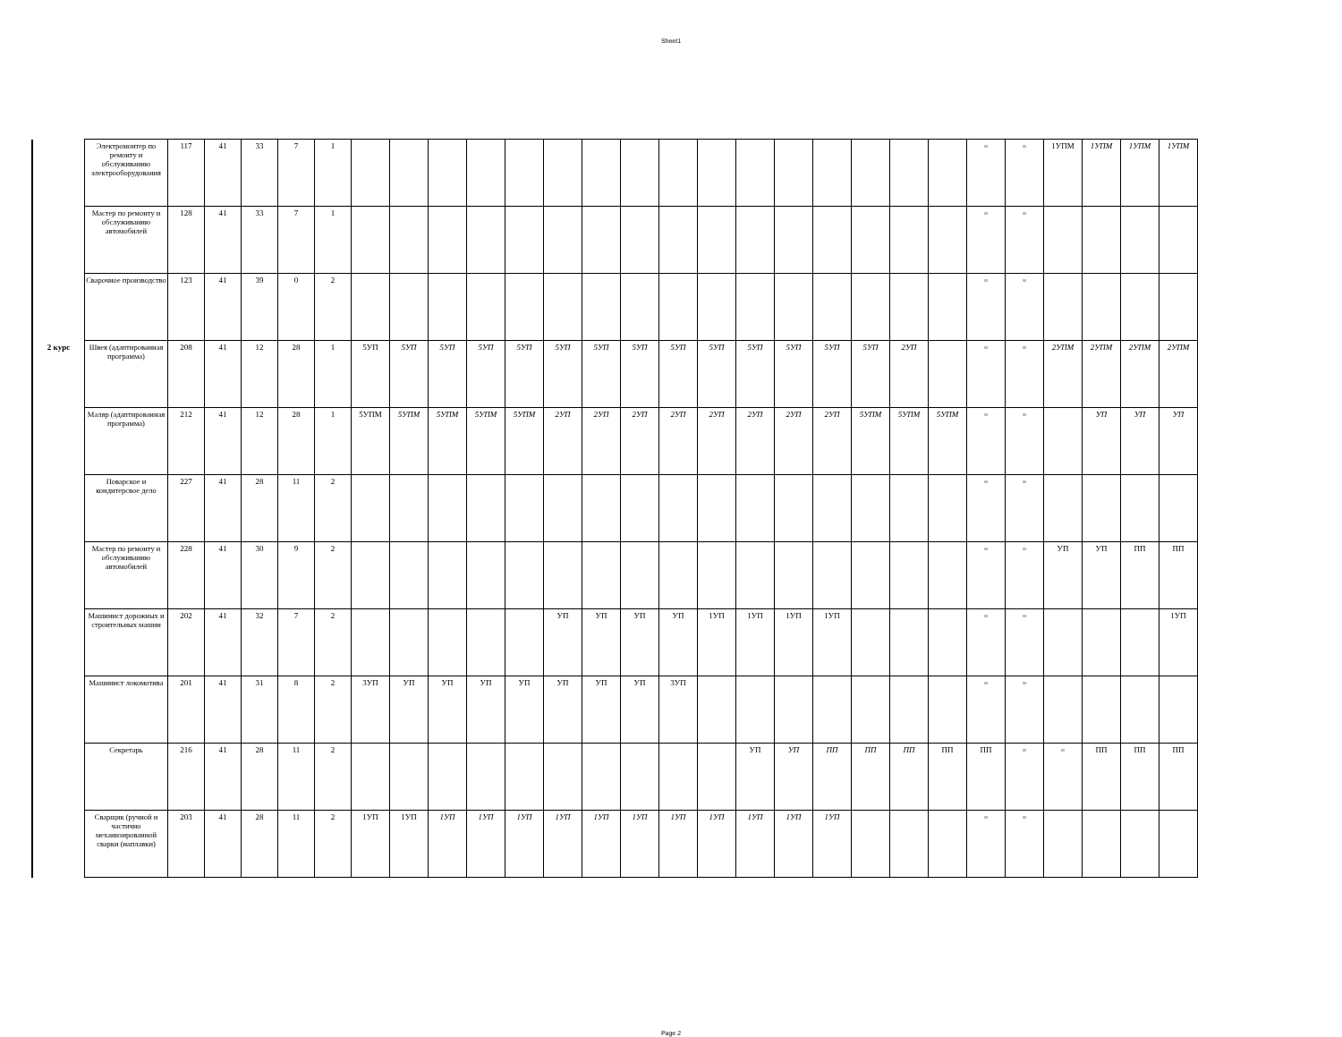Sheet1
| | Электромонтер по ремонту и обслуживанию электрооборудования | 117 | 41 | 33 | 7 | 1 | | | | | | | | | | | | | | | | | = | = | 1УПМ | 1УПМ | 1УПМ | 1УПМ |
| | Мастер по ремонту и обслуживанию автомобилей | 128 | 41 | 33 | 7 | 1 | | | | | | | | | | | | | | | | | = | = | | | | |
| | Сварочное производство | 123 | 41 | 39 | 0 | 2 | | | | | | | | | | | | | | | | | = | = | | | | |
| 2 курс | Швея (адаптированная программа) | 208 | 41 | 12 | 28 | 1 | 5УП | 5УП | 5УП | 5УП | 5УП | 5УП | 5УП | 5УП | 5УП | 5УП | 5УП | 5УП | 5УП | 5УП | 2УП | | = | = | 2УПМ | 2УПМ | 2УПМ | 2УПМ |
| | Маляр (адаптированная программа) | 212 | 41 | 12 | 28 | 1 | 5УПМ | 5УПМ | 5УПМ | 5УПМ | 5УПМ | 2УП | 2УП | 2УП | 2УП | 2УП | 2УП | 2УП | 2УП | 5УПМ | 5УПМ | 5УПМ | = | = | | УП | УП | УП |
| | Поварское и кондитерсвое дело | 227 | 41 | 28 | 11 | 2 | | | | | | | | | | | | | | | | | = | = | | | | |
| | Мастер по ремонту и обслуживанию автомобилей | 228 | 41 | 30 | 9 | 2 | | | | | | | | | | | | | | | | | = | = | УП | УП | ПП | ПП |
| | Машинист дорожных и строительных машин | 202 | 41 | 32 | 7 | 2 | | | | | | УП | УП | УП | УП | 1УП | 1УП | 1УП | 1УП | | | | = | = | | | | 1УП |
| | Машинист локомотива | 201 | 41 | 31 | 8 | 2 | 3УП | УП | УП | УП | УП | УП | УП | УП | 3УП | | | | | | | | = | = | | | | |
| | Секретарь | 216 | 41 | 28 | 11 | 2 | | | | | | | | | | | УП | УП | ПП | ПП | ПП | ПП | ПП | = | = | ПП | ПП | ПП |
| | Сварщик (ручной и частично механизированной сварки (наплавки) | 203 | 41 | 28 | 11 | 2 | 1УП | 1УП | 1УП | 1УП | 1УП | 1УП | 1УП | 1УП | 1УП | 1УП | 1УП | 1УП | 1УП | | | | = | = | | | | |
Page 2